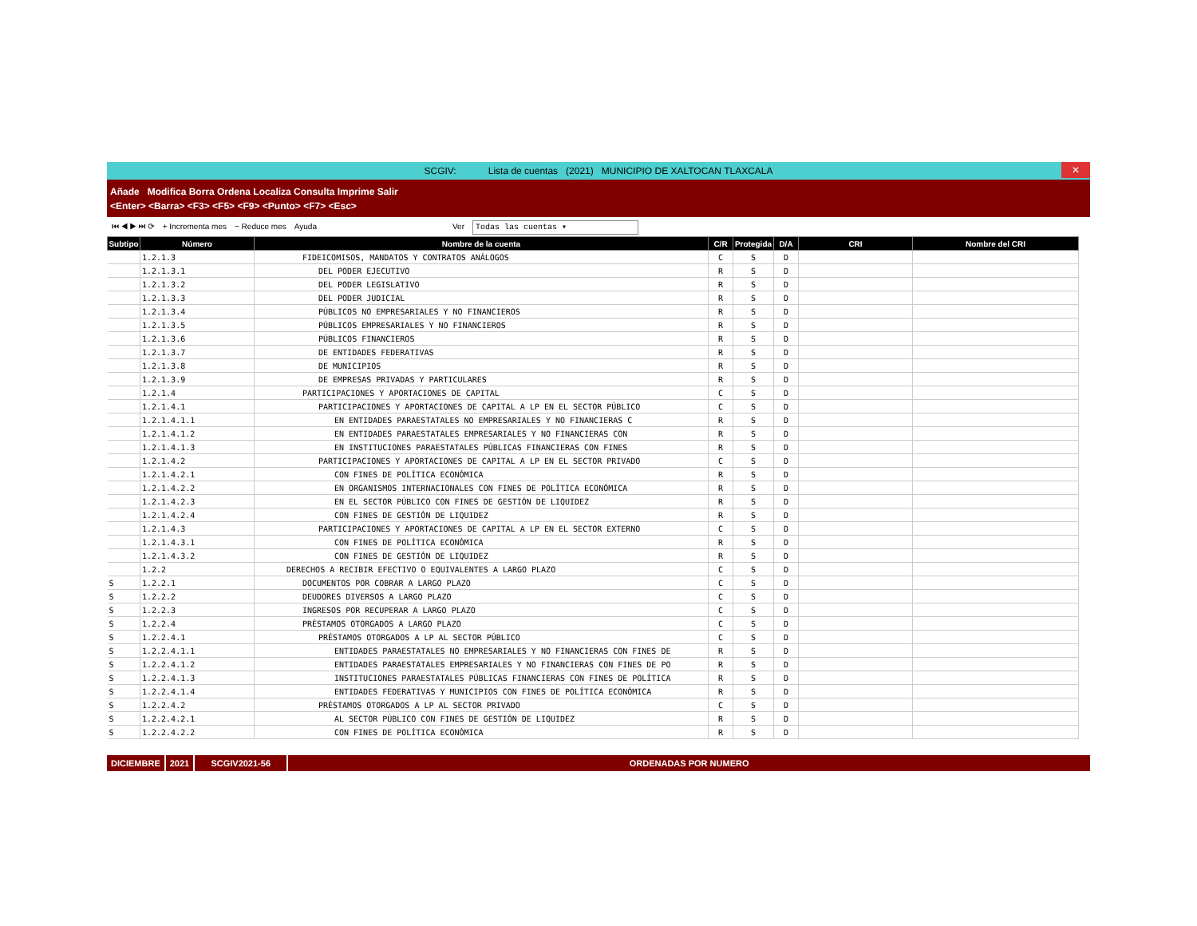SCGIV: Lista de cuentas (2021) MUNICIPIO DE XALTOCAN TLAXCALA
✕
Añade Modifica Borra Ordena Localiza Consulta Imprime Salir
<Enter> <Barra> <F3> <F5> <F9> <Punto> <F7> <Esc>
⏮ ◀ ▶ ⏭ ⟳ + Incrementa mes − Reduce mes Ayuda Ver Todas las cuentas ▾
| Subtipo | Número | Nombre de la cuenta | C/R | Protegida | D/A | CRI | Nombre del CRI |
| --- | --- | --- | --- | --- | --- | --- | --- |
| | 1.2.1.3 | FIDEICOMISOS, MANDATOS Y CONTRATOS ANÁLOGOS | C | S | D | | |
| | 1.2.1.3.1 | DEL PODER EJECUTIVO | R | S | D | | |
| | 1.2.1.3.2 | DEL PODER LEGISLATIVO | R | S | D | | |
| | 1.2.1.3.3 | DEL PODER JUDICIAL | R | S | D | | |
| | 1.2.1.3.4 | PÚBLICOS NO EMPRESARIALES Y NO FINANCIEROS | R | S | D | | |
| | 1.2.1.3.5 | PÚBLICOS EMPRESARIALES Y NO FINANCIEROS | R | S | D | | |
| | 1.2.1.3.6 | PÚBLICOS FINANCIEROS | R | S | D | | |
| | 1.2.1.3.7 | DE ENTIDADES FEDERATIVAS | R | S | D | | |
| | 1.2.1.3.8 | DE MUNICIPIOS | R | S | D | | |
| | 1.2.1.3.9 | DE EMPRESAS PRIVADAS Y PARTICULARES | R | S | D | | |
| | 1.2.1.4 | PARTICIPACIONES Y APORTACIONES DE CAPITAL | C | S | D | | |
| | 1.2.1.4.1 | PARTICIPACIONES Y APORTACIONES DE CAPITAL A LP EN EL SECTOR PÚBLICO | C | S | D | | |
| | 1.2.1.4.1.1 | EN ENTIDADES PARAESTATALES NO EMPRESARIALES Y NO FINANCIERAS C | R | S | D | | |
| | 1.2.1.4.1.2 | EN ENTIDADES PARAESTATALES EMPRESARIALES Y NO FINANCIERAS CON | R | S | D | | |
| | 1.2.1.4.1.3 | EN INSTITUCIONES PARAESTATALES PÚBLICAS FINANCIERAS CON FINES | R | S | D | | |
| | 1.2.1.4.2 | PARTICIPACIONES Y APORTACIONES DE CAPITAL A LP EN EL SECTOR PRIVADO | C | S | D | | |
| | 1.2.1.4.2.1 | CON FINES DE POLÍTICA ECONÓMICA | R | S | D | | |
| | 1.2.1.4.2.2 | EN ORGANISMOS INTERNACIONALES CON FINES DE POLÍTICA ECONÓMICA | R | S | D | | |
| | 1.2.1.4.2.3 | EN EL SECTOR PÚBLICO CON FINES DE GESTIÓN DE LIQUIDEZ | R | S | D | | |
| | 1.2.1.4.2.4 | CON FINES DE GESTIÓN DE LIQUIDEZ | R | S | D | | |
| | 1.2.1.4.3 | PARTICIPACIONES Y APORTACIONES DE CAPITAL A LP EN EL SECTOR EXTERNO | C | S | D | | |
| | 1.2.1.4.3.1 | CON FINES DE POLÍTICA ECONÓMICA | R | S | D | | |
| | 1.2.1.4.3.2 | CON FINES DE GESTIÓN DE LIQUIDEZ | R | S | D | | |
| | 1.2.2 | DERECHOS A RECIBIR EFECTIVO O EQUIVALENTES A LARGO PLAZO | C | S | D | | |
| S | 1.2.2.1 | DOCUMENTOS POR COBRAR A LARGO PLAZO | C | S | D | | |
| S | 1.2.2.2 | DEUDORES DIVERSOS A LARGO PLAZO | C | S | D | | |
| S | 1.2.2.3 | INGRESOS POR RECUPERAR A LARGO PLAZO | C | S | D | | |
| S | 1.2.2.4 | PRÉSTAMOS OTORGADOS A LARGO PLAZO | C | S | D | | |
| S | 1.2.2.4.1 | PRÉSTAMOS OTORGADOS A LP AL SECTOR PÚBLICO | C | S | D | | |
| S | 1.2.2.4.1.1 | ENTIDADES PARAESTATALES NO EMPRESARIALES Y NO FINANCIERAS CON FINES DE | R | S | D | | |
| S | 1.2.2.4.1.2 | ENTIDADES PARAESTATALES EMPRESARIALES Y NO FINANCIERAS CON FINES DE PO | R | S | D | | |
| S | 1.2.2.4.1.3 | INSTITUCIONES PARAESTATALES PÚBLICAS FINANCIERAS CON FINES DE POLÍTICA | R | S | D | | |
| S | 1.2.2.4.1.4 | ENTIDADES FEDERATIVAS Y MUNICIPIOS CON FINES DE POLÍTICA ECONÓMICA | R | S | D | | |
| S | 1.2.2.4.2 | PRÉSTAMOS OTORGADOS A LP AL SECTOR PRIVADO | C | S | D | | |
| S | 1.2.2.4.2.1 | AL SECTOR PÚBLICO CON FINES DE GESTIÓN DE LIQUIDEZ | R | S | D | | |
| S | 1.2.2.4.2.2 | CON FINES DE POLÍTICA ECONÓMICA | R | S | D | | |
DICIEMBRE 2021 SCGIV2021-56 ORDENADAS POR NUMERO